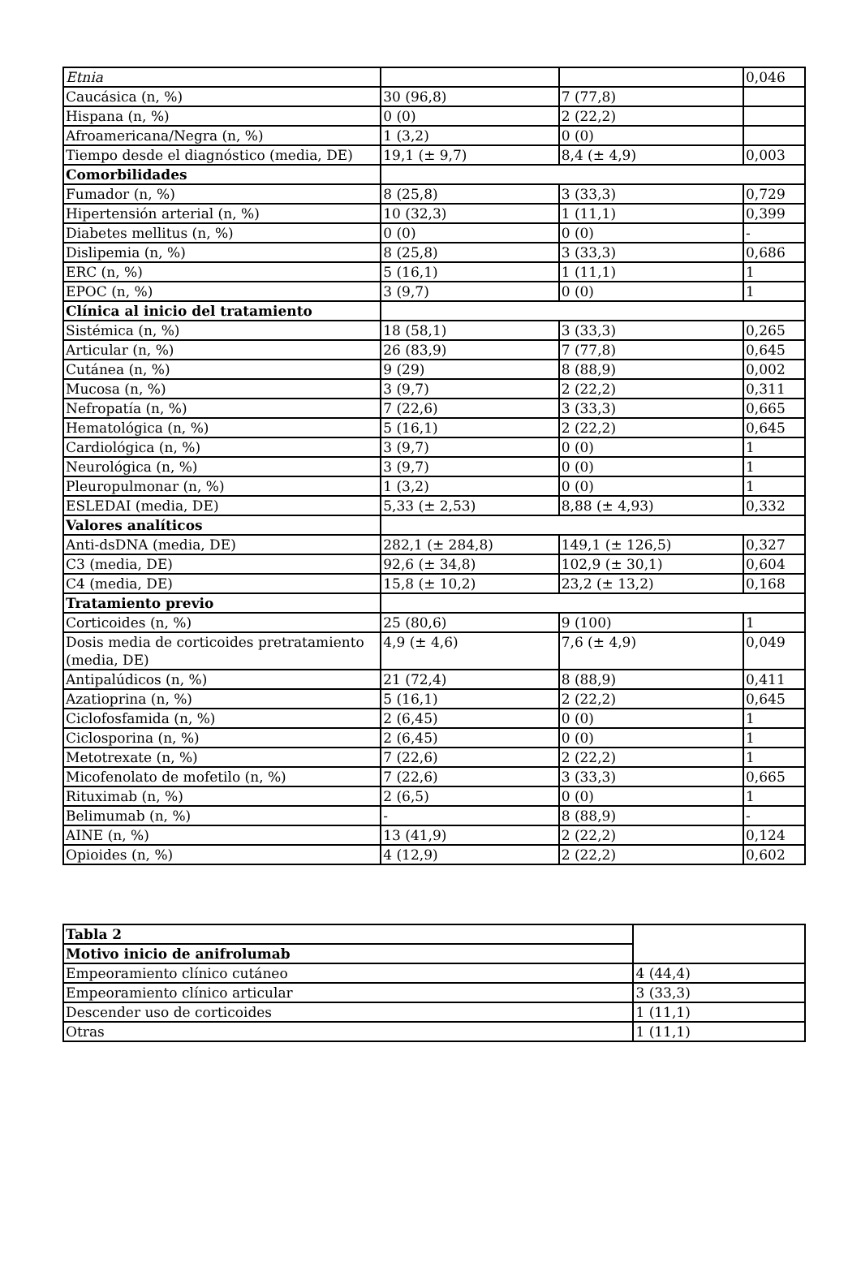| Etnia | | | 0,046 |
| Caucásica (n, %) | 30 (96,8) | 7 (77,8) | |
| Hispana (n, %) | 0 (0) | 2 (22,2) | |
| Afroamericana/Negra (n, %) | 1 (3,2) | 0 (0) | |
| Tiempo desde el diagnóstico (media, DE) | 19,1 (± 9,7) | 8,4 (± 4,9) | 0,003 |
| Comorbilidades | | | |
| Fumador (n, %) | 8 (25,8) | 3 (33,3) | 0,729 |
| Hipertensión arterial (n, %) | 10 (32,3) | 1 (11,1) | 0,399 |
| Diabetes mellitus (n, %) | 0 (0) | 0 (0) | - |
| Dislipemia (n, %) | 8 (25,8) | 3 (33,3) | 0,686 |
| ERC (n, %) | 5 (16,1) | 1 (11,1) | 1 |
| EPOC (n, %) | 3 (9,7) | 0 (0) | 1 |
| Clínica al inicio del tratamiento | | | |
| Sistémica (n, %) | 18 (58,1) | 3 (33,3) | 0,265 |
| Articular (n, %) | 26 (83,9) | 7 (77,8) | 0,645 |
| Cutánea (n, %) | 9 (29) | 8 (88,9) | 0,002 |
| Mucosa (n, %) | 3 (9,7) | 2 (22,2) | 0,311 |
| Nefropatía (n, %) | 7 (22,6) | 3 (33,3) | 0,665 |
| Hematológica (n, %) | 5 (16,1) | 2 (22,2) | 0,645 |
| Cardiológica (n, %) | 3 (9,7) | 0 (0) | 1 |
| Neurológica (n, %) | 3 (9,7) | 0 (0) | 1 |
| Pleuropulmonar (n, %) | 1 (3,2) | 0 (0) | 1 |
| ESLEDAI (media, DE) | 5,33 (± 2,53) | 8,88 (± 4,93) | 0,332 |
| Valores analíticos | | | |
| Anti-dsDNA (media, DE) | 282,1 (± 284,8) | 149,1 (± 126,5) | 0,327 |
| C3 (media, DE) | 92,6 (± 34,8) | 102,9 (± 30,1) | 0,604 |
| C4 (media, DE) | 15,8 (± 10,2) | 23,2 (± 13,2) | 0,168 |
| Tratamiento previo | | | |
| Corticoides (n, %) | 25 (80,6) | 9 (100) | 1 |
| Dosis media de corticoides pretratamiento (media, DE) | 4,9 (± 4,6) | 7,6 (± 4,9) | 0,049 |
| Antipalúdicos (n, %) | 21 (72,4) | 8 (88,9) | 0,411 |
| Azatioprina (n, %) | 5 (16,1) | 2 (22,2) | 0,645 |
| Ciclofosfamida (n, %) | 2 (6,45) | 0 (0) | 1 |
| Ciclosporina (n, %) | 2 (6,45) | 0 (0) | 1 |
| Metotrexate (n, %) | 7 (22,6) | 2 (22,2) | 1 |
| Micofenolato de mofetilo (n, %) | 7 (22,6) | 3 (33,3) | 0,665 |
| Rituximab (n, %) | 2 (6,5) | 0 (0) | 1 |
| Belimumab (n, %) | - | 8 (88,9) | - |
| AINE (n, %) | 13 (41,9) | 2 (22,2) | 0,124 |
| Opioides (n, %) | 4 (12,9) | 2 (22,2) | 0,602 |
| Tabla 2 | |
| Motivo inicio de anifrolumab | |
| Empeoramiento clínico cutáneo | 4 (44,4) |
| Empeoramiento clínico articular | 3 (33,3) |
| Descender uso de corticoides | 1 (11,1) |
| Otras | 1 (11,1) |